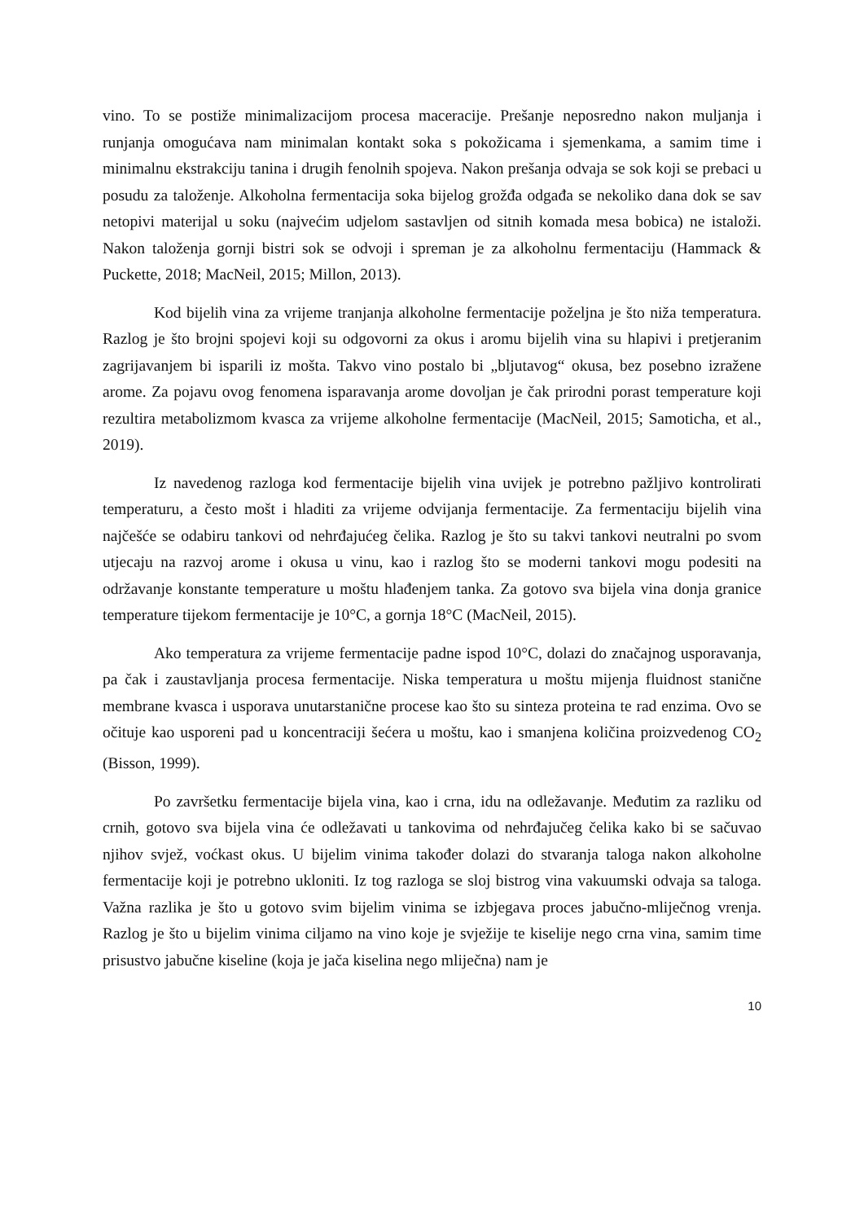vino. To se postiže minimalizacijom procesa maceracije. Prešanje neposredno nakon muljanja i runjanja omogućava nam minimalan kontakt soka s pokožicama i sjemenkama, a samim time i minimalnu ekstrakciju tanina i drugih fenolnih spojeva. Nakon prešanja odvaja se sok koji se prebaci u posudu za taloženje. Alkoholna fermentacija soka bijelog grožđa odgađa se nekoliko dana dok se sav netopivi materijal u soku (najvećim udjelom sastavljen od sitnih komada mesa bobica) ne istaloži. Nakon taloženja gornji bistri sok se odvoji i spreman je za alkoholnu fermentaciju (Hammack & Puckette, 2018; MacNeil, 2015; Millon, 2013).
Kod bijelih vina za vrijeme tranjanja alkoholne fermentacije poželjna je što niža temperatura. Razlog je što brojni spojevi koji su odgovorni za okus i aromu bijelih vina su hlapivi i pretjeranim zagrijavanjem bi isparili iz mošta. Takvo vino postalo bi „bljutavog“ okusa, bez posebno izražene arome. Za pojavu ovog fenomena isparavanja arome dovoljan je čak prirodni porast temperature koji rezultira metabolizmom kvasca za vrijeme alkoholne fermentacije (MacNeil, 2015; Samoticha, et al., 2019).
Iz navedenog razloga kod fermentacije bijelih vina uvijek je potrebno pažljivo kontrolirati temperaturu, a često mošt i hladiti za vrijeme odvijanja fermentacije. Za fermentaciju bijelih vina najčešće se odabiru tankovi od nehrđajućeg čelika. Razlog je što su takvi tankovi neutralni po svom utjecaju na razvoj arome i okusa u vinu, kao i razlog što se moderni tankovi mogu podesiti na održavanje konstante temperature u moštu hlađenjem tanka. Za gotovo sva bijela vina donja granice temperature tijekom fermentacije je 10°C, a gornja 18°C (MacNeil, 2015).
Ako temperatura za vrijeme fermentacije padne ispod 10°C, dolazi do značajnog usporavanja, pa čak i zaustavljanja procesa fermentacije. Niska temperatura u moštu mijenja fluidnost stanične membrane kvasca i usporava unutarstanične procese kao što su sinteza proteina te rad enzima. Ovo se očituje kao usporeni pad u koncentraciji šećera u moštu, kao i smanjena količina proizvedenog CO<sub>2</sub> (Bisson, 1999).
Po završetku fermentacije bijela vina, kao i crna, idu na odležavanje. Međutim za razliku od crnih, gotovo sva bijela vina će odležavati u tankovima od nehrđajučeg čelika kako bi se sačuvao njihov svjež, voćkast okus. U bijelim vinima također dolazi do stvaranja taloga nakon alkoholne fermentacije koji je potrebno ukloniti. Iz tog razloga se sloj bistrog vina vakuumski odvaja sa taloga. Važna razlika je što u gotovo svim bijelim vinima se izbjegava proces jabučno-mliječnog vrenja. Razlog je što u bijelim vinima ciljamo na vino koje je svježije te kiselije nego crna vina, samim time prisustvo jabučne kiseline (koja je jača kiselina nego mliječna) nam je
10